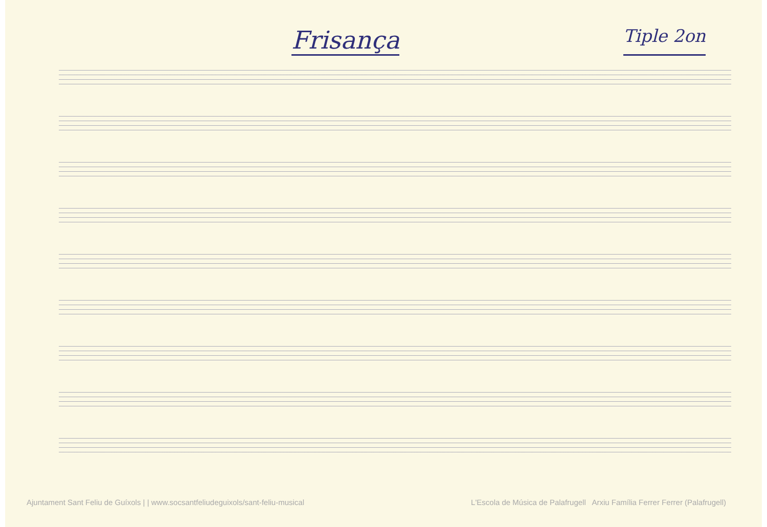Frisança
Tiple 2on
Ajuntament Sant Feliu de Guíxols | | www.socsantfeliudeguixols/sant-feliu-musical L'Escola de Música de Palafrugell Arxiu Família Ferrer Ferrer (Palafrugell)